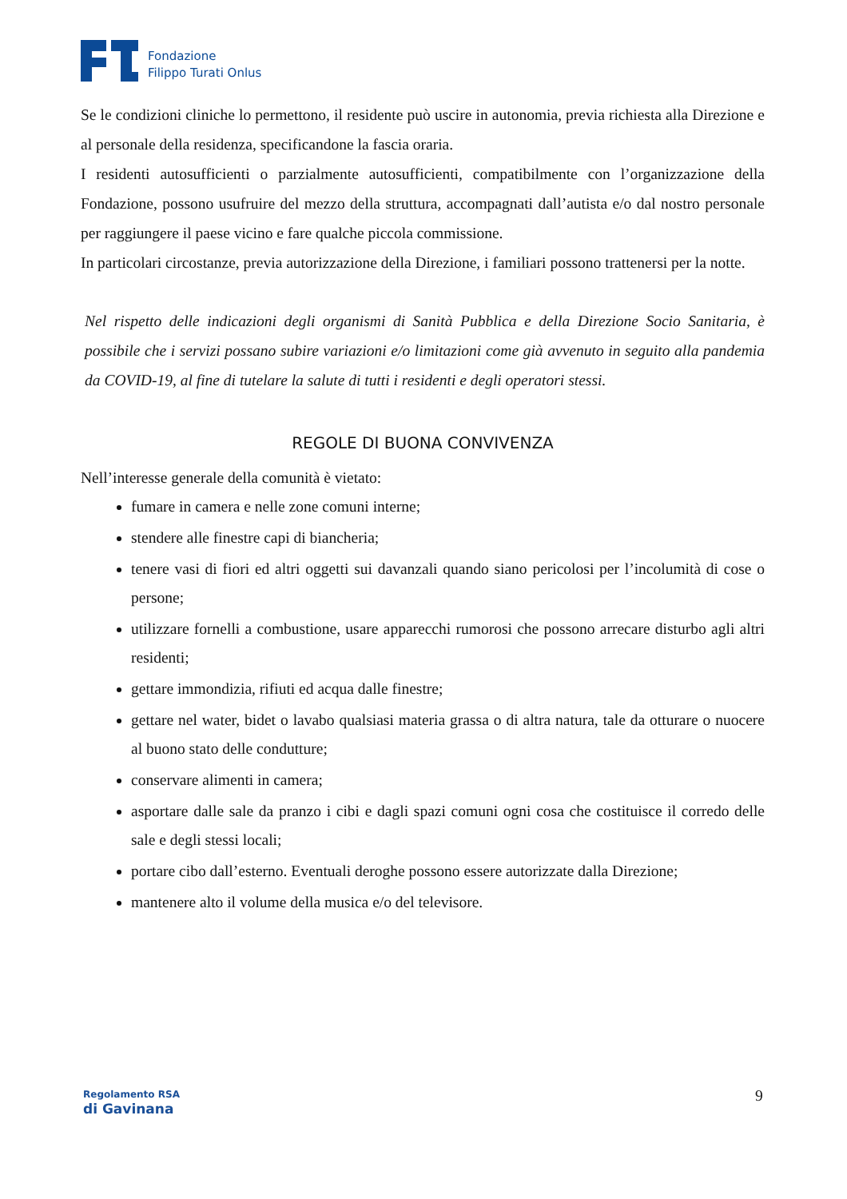Fondazione
Filippo Turati Onlus
Se le condizioni cliniche lo permettono, il residente può uscire in autonomia, previa richiesta alla Direzione e al personale della residenza, specificandone la fascia oraria.
I residenti autosufficienti o parzialmente autosufficienti, compatibilmente con l’organizzazione della Fondazione, possono usufruire del mezzo della struttura, accompagnati dall’autista e/o dal nostro personale per raggiungere il paese vicino e fare qualche piccola commissione.
In particolari circostanze, previa autorizzazione della Direzione, i familiari possono trattenersi per la notte.
Nel rispetto delle indicazioni degli organismi di Sanità Pubblica e della Direzione Socio Sanitaria, è possibile che i servizi possano subire variazioni e/o limitazioni come già avvenuto in seguito alla pandemia da COVID-19, al fine di tutelare la salute di tutti i residenti e degli operatori stessi.
REGOLE DI BUONA CONVIVENZA
Nell’interesse generale della comunità è vietato:
fumare in camera e nelle zone comuni interne;
stendere alle finestre capi di biancheria;
tenere vasi di fiori ed altri oggetti sui davanzali quando siano pericolosi per l’incolumità di cose o persone;
utilizzare fornelli a combustione, usare apparecchi rumorosi che possono arrecare disturbo agli altri residenti;
gettare immondizia, rifiuti ed acqua dalle finestre;
gettare nel water, bidet o lavabo qualsiasi materia grassa o di altra natura, tale da otturare o nuocere al buono stato delle condutture;
conservare alimenti in camera;
asportare dalle sale da pranzo i cibi e dagli spazi comuni ogni cosa che costituisce il corredo delle sale e degli stessi locali;
portare cibo dall’esterno. Eventuali deroghe possono essere autorizzate dalla Direzione;
mantenere alto il volume della musica e/o del televisore.
Regolamento RSA
di Gavinana
9